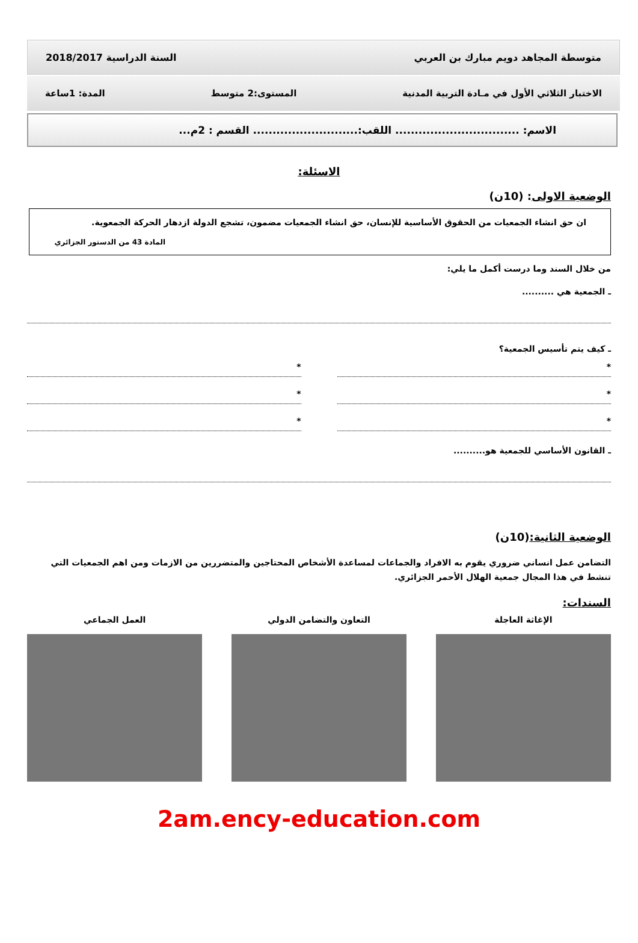متوسطة المجاهد دويم مبارك بن العربي السنة الدراسية 2018/2017
الاختبار الثلاثي الأول في مـادة التربية المدنية المستوى:2 متوسط المدة: 1ساعة
الاسم: ................................ اللقب:........................... القسم : 2م...
الاسئلة:
الوضعية الاولى: (10ن)
ان حق انشاء الجمعيات من الحقوق الأساسية للإنسان، حق انشاء الجمعيات مضمون، تشجع الدولة ازدهار الحركة الجمعوية.
المادة 43 من الدستور الجزائري
من خلال السند وما درست أكمل ما يلي:
ـ الجمعية هي ..........
ـ كيف يتم تأسيس الجمعية؟
*
*
*
*
*
*
ـ القانون الأساسي للجمعية هو..........
الوضعية الثانية:(10ن)
التضامن عمل انساني ضروري يقوم به الافراد والجماعات لمساعدة الأشخاص المحتاجين والمتضررين من الازمات ومن اهم الجمعيات التي تنشط في هذا المجال جمعية الهلال الأحمر الجزائري.
السندات:
الإغاثة العاجلة التعاون والتضامن الدولي العمل الجماعي
2am.ency-education.com